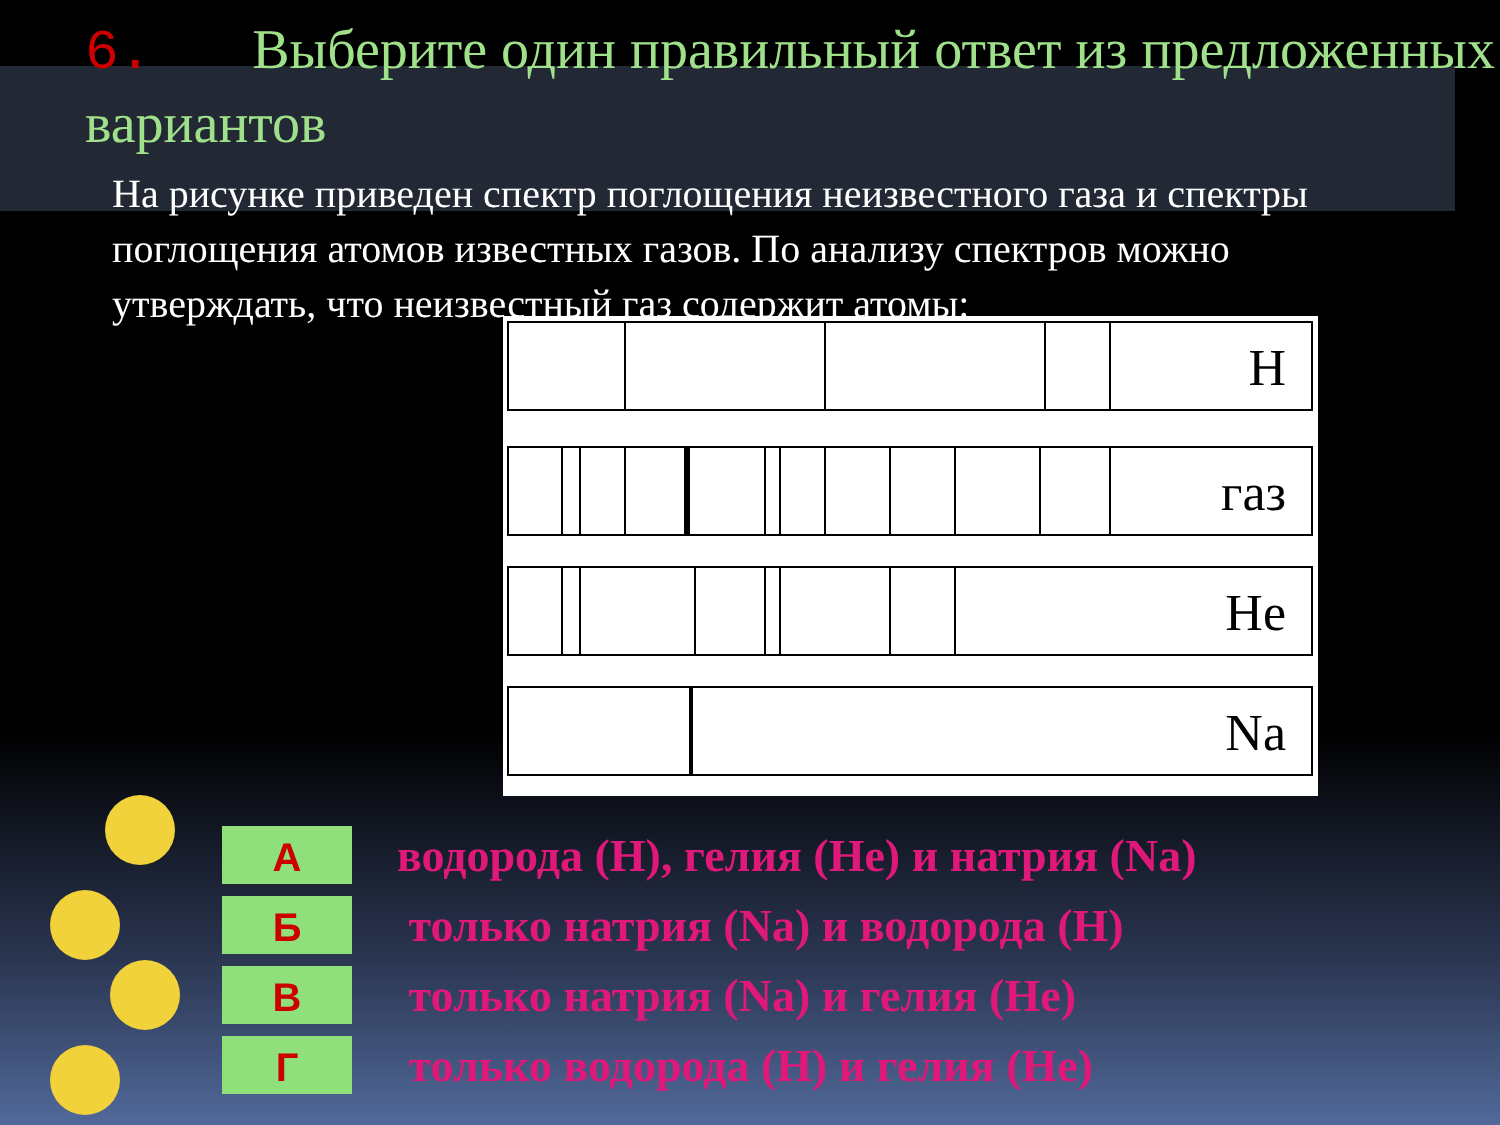6. Выберите один правильный ответ из предложенных вариантов
На рисунке приведен спектр поглощения неизвестного газа и спектры поглощения атомов известных газов. По анализу спектров можно утверждать, что неизвестный газ содержит атомы:
H
газ
He
Na
А
водорода (Н), гелия (Не) и натрия (Na)
Б
только натрия (Na) и водорода (Н)
В
только натрия (Na) и гелия (Не)
Г
только водорода (Н) и гелия (Не)